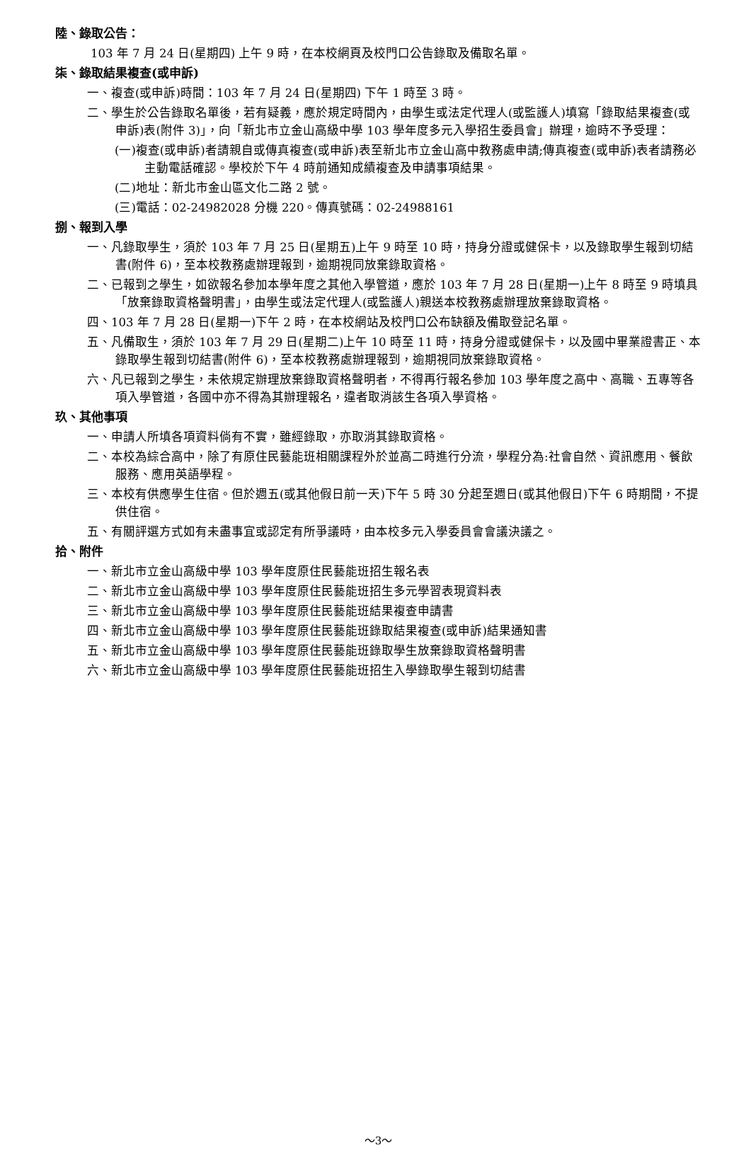陸、錄取公告：
103 年 7 月 24 日(星期四) 上午 9 時，在本校網頁及校門口公告錄取及備取名單。
柒、錄取結果複查(或申訴)
一、複查(或申訴)時間：103 年 7 月 24 日(星期四) 下午 1 時至 3 時。
二、學生於公告錄取名單後，若有疑義，應於規定時間內，由學生或法定代理人(或監護人)填寫「錄取結果複查(或申訴)表(附件 3)」，向「新北市立金山高級中學 103 學年度多元入學招生委員會」辦理，逾時不予受理：
(一)複查(或申訴)者請親自或傳真複查(或申訴)表至新北市立金山高中教務處申請;傳真複查(或申訴)表者請務必主動電話確認。學校於下午 4 時前通知成績複查及申請事項結果。
(二)地址：新北市金山區文化二路 2 號。
(三)電話：02-24982028 分機 220。傳真號碼：02-24988161
捌、報到入學
一、凡錄取學生，須於 103 年 7 月 25 日(星期五)上午 9 時至 10 時，持身分證或健保卡，以及錄取學生報到切結書(附件 6)，至本校教務處辦理報到，逾期視同放棄錄取資格。
二、已報到之學生，如欲報名參加本學年度之其他入學管道，應於 103 年 7 月 28 日(星期一)上午 8 時至 9 時填具「放棄錄取資格聲明書」，由學生或法定代理人(或監護人)親送本校教務處辦理放棄錄取資格。
四、103 年 7 月 28 日(星期一)下午 2 時，在本校網站及校門口公布缺額及備取登記名單。
五、凡備取生，須於 103 年 7 月 29 日(星期二)上午 10 時至 11 時，持身分證或健保卡，以及國中畢業證書正、本錄取學生報到切結書(附件 6)，至本校教務處辦理報到，逾期視同放棄錄取資格。
六、凡已報到之學生，未依規定辦理放棄錄取資格聲明者，不得再行報名參加 103 學年度之高中、高職、五專等各項入學管道，各國中亦不得為其辦理報名，違者取消該生各項入學資格。
玖、其他事項
一、申請人所填各項資料倘有不實，雖經錄取，亦取消其錄取資格。
二、本校為綜合高中，除了有原住民藝能班相關課程外於並高二時進行分流，學程分為:社會自然、資訊應用、餐飲服務、應用英語學程。
三、本校有供應學生住宿。但於週五(或其他假日前一天)下午 5 時 30 分起至週日(或其他假日)下午 6 時期間，不提供住宿。
五、有關評選方式如有未盡事宜或認定有所爭議時，由本校多元入學委員會會議決議之。
拾、附件
一、新北市立金山高級中學 103 學年度原住民藝能班招生報名表
二、新北市立金山高級中學 103 學年度原住民藝能班招生多元學習表現資料表
三、新北市立金山高級中學 103 學年度原住民藝能班結果複查申請書
四、新北市立金山高級中學 103 學年度原住民藝能班錄取結果複查(或申訴)結果通知書
五、新北市立金山高級中學 103 學年度原住民藝能班錄取學生放棄錄取資格聲明書
六、新北市立金山高級中學 103 學年度原住民藝能班招生入學錄取學生報到切結書
～3～